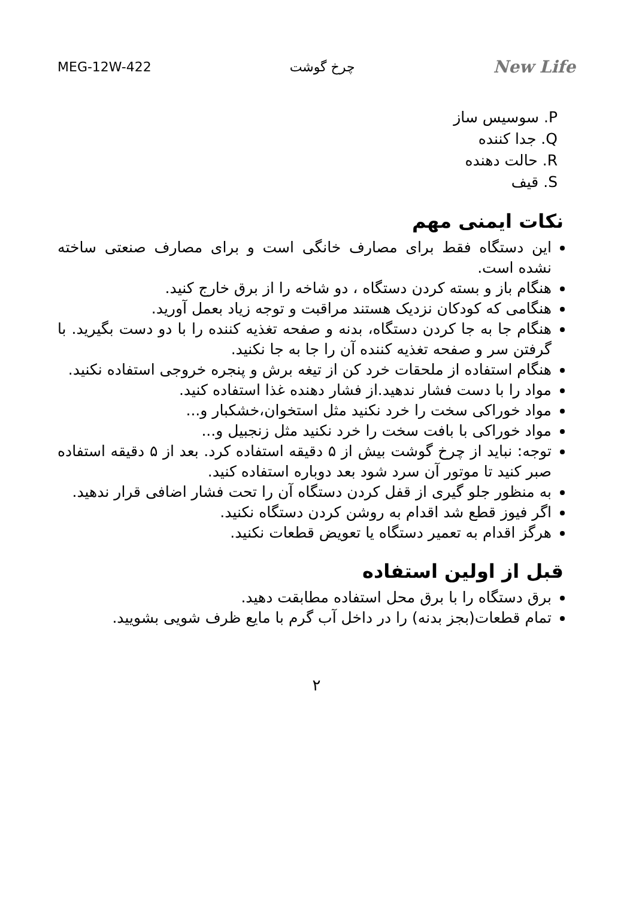MEG-12W-422 چرخ گوشت New Life
P. سوسیس ساز
Q. جدا کننده
R. حالت دهنده
S. قیف
نکات ایمنی مهم
این دستگاه فقط برای مصارف خانگی است و برای مصارف صنعتی ساخته نشده است.
هنگام باز و بسته کردن دستگاه ، دو شاخه را از برق خارج کنید.
هنگامی که کودکان نزدیک هستند مراقبت و توجه زیاد بعمل آورید.
هنگام جا به جا کردن دستگاه، بدنه و صفحه تغذیه کننده را با دو دست بگیرید. با گرفتن سر و صفحه تغذیه کننده آن را جا به جا نکنید.
هنگام استفاده از ملحقات خرد کن از تیغه برش و پنجره خروجی استفاده نکنید.
مواد را با دست فشار ندهید.از فشار دهنده غذا استفاده کنید.
مواد خوراکی سخت را خرد نکنید مثل استخوان،خشکبار و...
مواد خوراکی با بافت سخت را خرد نکنید مثل زنجبیل و...
توجه: نباید از چرخ گوشت بیش از ۵ دقیقه استفاده کرد. بعد از ۵ دقیقه استفاده صبر کنید تا موتور آن سرد شود بعد دوباره استفاده کنید.
به منظور جلو گیری از قفل کردن دستگاه آن را تحت فشار اضافی قرار ندهید.
اگر فیوز قطع شد اقدام به روشن کردن دستگاه نکنید.
هرگز اقدام به تعمیر دستگاه یا تعویض قطعات نکنید.
قبل از اولین استفاده
برق دستگاه را با برق محل استفاده مطابقت دهید.
تمام قطعات(بجز بدنه) را در داخل آب گرم با مایع ظرف شویی بشویید.
۲